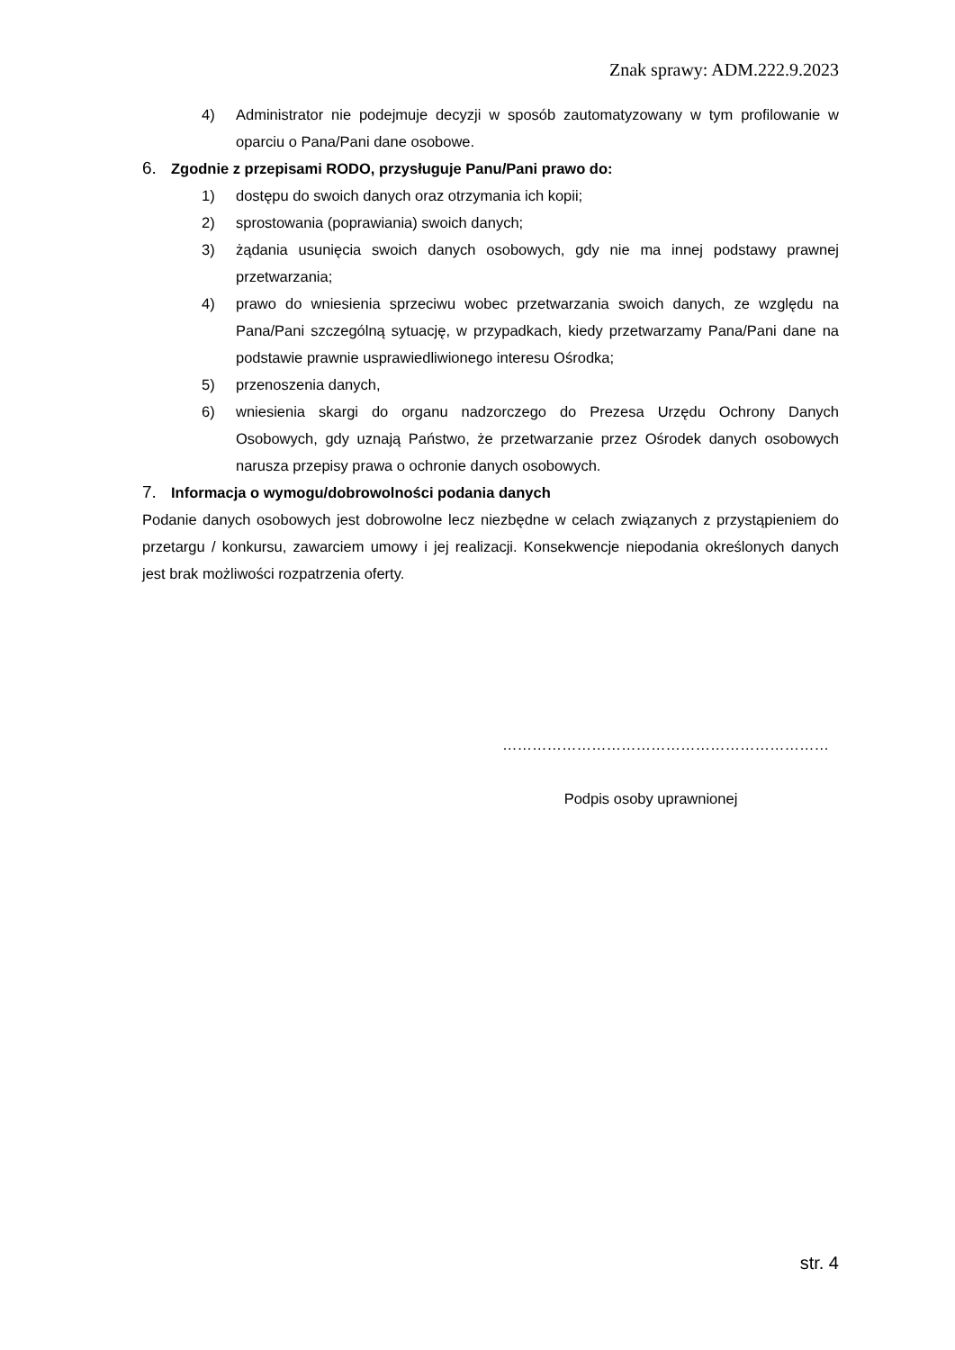Znak sprawy: ADM.222.9.2023
4) Administrator nie podejmuje decyzji w sposób zautomatyzowany w tym profilowanie w oparciu o Pana/Pani dane osobowe.
6. Zgodnie z przepisami RODO, przysługuje Panu/Pani prawo do:
1) dostępu do swoich danych oraz otrzymania ich kopii;
2) sprostowania (poprawiania) swoich danych;
3) żądania usunięcia swoich danych osobowych, gdy nie ma innej podstawy prawnej przetwarzania;
4) prawo do wniesienia sprzeciwu wobec przetwarzania swoich danych, ze względu na Pana/Pani szczególną sytuację, w przypadkach, kiedy przetwarzamy Pana/Pani dane na podstawie prawnie usprawiedliwionego interesu Ośrodka;
5) przenoszenia danych,
6) wniesienia skargi do organu nadzorczego do Prezesa Urzędu Ochrony Danych Osobowych, gdy uznają Państwo, że przetwarzanie przez Ośrodek danych osobowych narusza przepisy prawa o ochronie danych osobowych.
7. Informacja o wymogu/dobrowolności podania danych
Podanie danych osobowych jest dobrowolne lecz niezbędne w celach związanych z przystąpieniem do przetargu / konkursu, zawarciem umowy i jej realizacji. Konsekwencje niepodania określonych danych jest brak możliwości rozpatrzenia oferty.
…………………………………………………………
Podpis osoby uprawnionej
str. 4